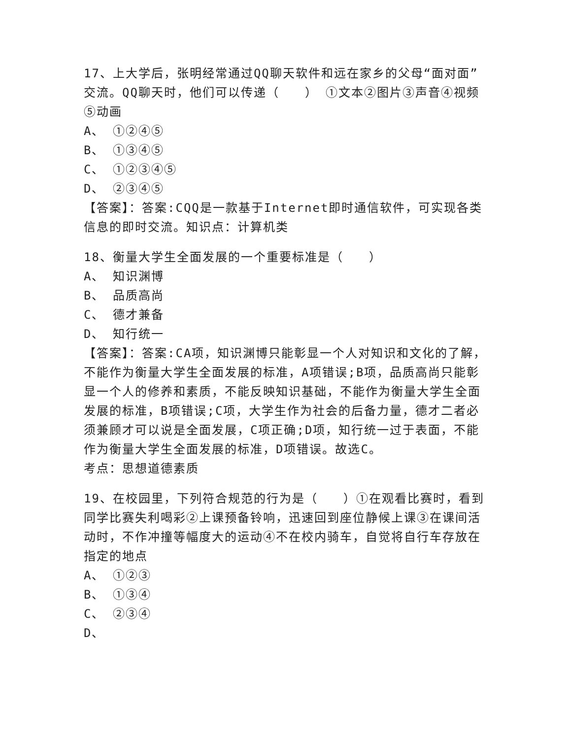17、上大学后，张明经常通过QQ聊天软件和远在家乡的父母“面对面”交流。QQ聊天时，他们可以传递（　　） ①文本②图片③声音④视频⑤动画
A、 ①②④⑤
B、 ①③④⑤
C、 ①②③④⑤
D、 ②③④⑤
【答案】：答案:CQQ是一款基于Internet即时通信软件，可实现各类信息的即时交流。知识点：计算机类
18、衡量大学生全面发展的一个重要标准是（　　）
A、 知识渊博
B、 品质高尚
C、 德才兼备
D、 知行统一
【答案】：答案:CA项，知识渊博只能彰显一个人对知识和文化的了解，不能作为衡量大学生全面发展的标准，A项错误;B项，品质高尚只能彰显一个人的修养和素质，不能反映知识基础，不能作为衡量大学生全面发展的标准，B项错误;C项，大学生作为社会的后备力量，德才二者必须兼顾才可以说是全面发展，C项正确;D项，知行统一过于表面，不能作为衡量大学生全面发展的标准，D项错误。故选C。
考点：思想道德素质
19、在校园里，下列符合规范的行为是（　　）①在观看比赛时，看到同学比赛失利喝彩②上课预备铃响，迅速回到座位静候上课③在课间活动时，不作冲撞等幅度大的运动④不在校内骑车，自觉将自行车存放在指定的地点
A、 ①②③
B、 ①③④
C、 ②③④
D、